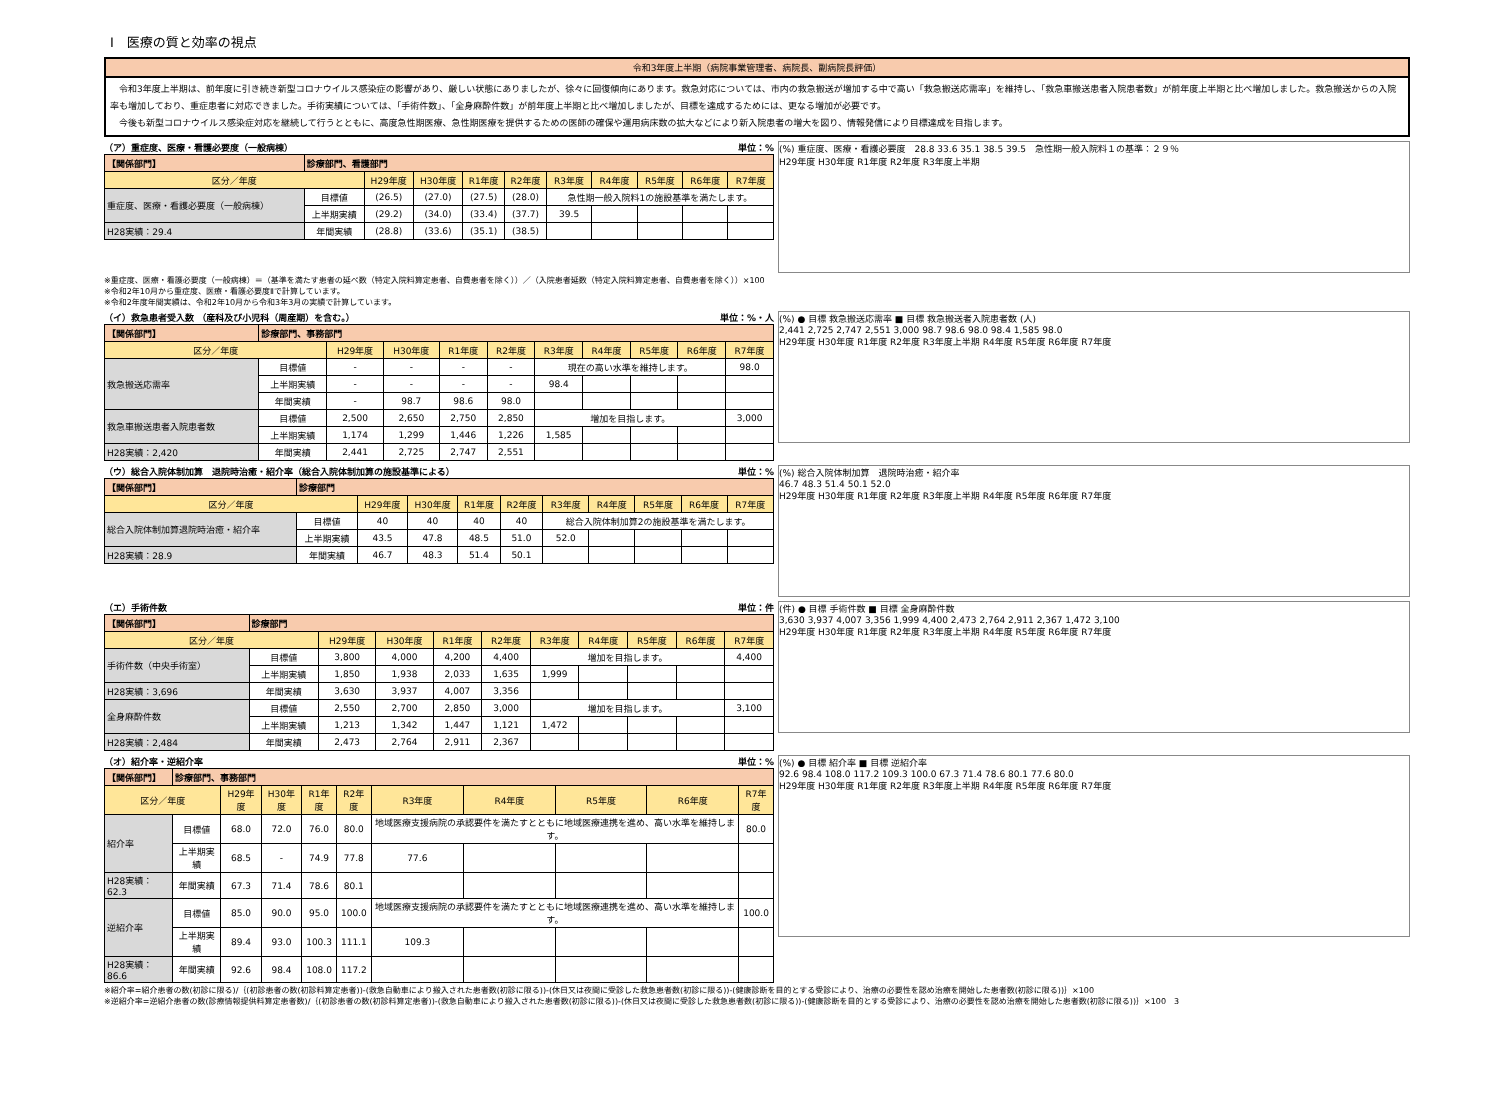Ⅰ　医療の質と効率の視点
令和3年度上半期（病院事業管理者、病院長、副病院長評価）
　令和3年度上半期は、前年度に引き続き新型コロナウイルス感染症の影響があり、厳しい状態にありましたが、徐々に回復傾向にあります。救急対応については、市内の救急搬送が増加する中で高い「救急搬送応需率」を維持し、「救急車搬送患者入院患者数」が前年度上半期と比べ増加しました。救急搬送からの入院率も増加しており、重症患者に対応できました。手術実績については、「手術件数」、「全身麻酔件数」が前年度上半期と比べ増加しましたが、目標を達成するためには、更なる増加が必要です。
　今後も新型コロナウイルス感染症対応を継続して行うとともに、高度急性期医療、急性期医療を提供するための医師の確保や運用病床数の拡大などにより新入院患者の増大を図り、情報発信により目標達成を目指します。
（ア）重症度、医療・看護必要度（一般病棟） 単位：%
| 【関係部門】 | 診療部門、看護部門 | | | | | | | | | |
| 区分／年度 | | H29年度 | H30年度 | R1年度 | R2年度 | R3年度 | R4年度 | R5年度 | R6年度 | R7年度 |
| 重症度、医療・看護必要度（一般病棟） | 目標値 | (26.5) | (27.0) | (27.5) | (28.0) | 急性期一般入院料1の施設基準を満たします。 | | | | |
| | 上半期実績 | (29.2) | (34.0) | (33.4) | (37.7) | 39.5 | | | | |
| H28実績：29.4 | 年間実績 | (28.8) | (33.6) | (35.1) | (38.5) | | | | | |
(%) 重症度、医療・看護必要度　28.8 33.6 35.1 38.5 39.5　急性期一般入院料１の基準：２９％
H29年度 H30年度 R1年度 R2年度 R3年度上半期
※重症度、医療・看護必要度（一般病棟）＝（基準を満たす患者の延べ数（特定入院料算定患者、自費患者を除く））／（入院患者延数（特定入院料算定患者、自費患者を除く））×100
※令和2年10月から重症度、医療・看護必要度Ⅱで計算しています。
※令和2年度年間実績は、令和2年10月から令和3年3月の実績で計算しています。
（イ）救急患者受入数 （産科及び小児科（周産期）を含む。） 単位：%・人
| 【関係部門】 | 診療部門、事務部門 | | | | | | | | | |
| 区分／年度 | | H29年度 | H30年度 | R1年度 | R2年度 | R3年度 | R4年度 | R5年度 | R6年度 | R7年度 |
| 救急搬送応需率 | 目標値 | - | - | - | - | 現在の高い水準を維持します。 | | | | 98.0 |
| | 上半期実績 | - | - | - | - | 98.4 | | | | |
| | 年間実績 | - | 98.7 | 98.6 | 98.0 | | | | | |
| 救急車搬送患者入院患者数 | 目標値 | 2,500 | 2,650 | 2,750 | 2,850 | 増加を目指します。 | | | | 3,000 |
| | 上半期実績 | 1,174 | 1,299 | 1,446 | 1,226 | 1,585 | | | | |
| H28実績：2,420 | 年間実績 | 2,441 | 2,725 | 2,747 | 2,551 | | | | | |
(%) ● 目標 救急搬送応需率 ■ 目標 救急搬送者入院患者数 (人)
2,441 2,725 2,747 2,551 3,000 98.7 98.6 98.0 98.4 1,585 98.0
H29年度 H30年度 R1年度 R2年度 R3年度上半期 R4年度 R5年度 R6年度 R7年度
（ウ）総合入院体制加算　退院時治癒・紹介率（総合入院体制加算の施設基準による） 単位：%
| 【関係部門】 | 診療部門 | | | | | | | | | |
| 区分／年度 | | H29年度 | H30年度 | R1年度 | R2年度 | R3年度 | R4年度 | R5年度 | R6年度 | R7年度 |
| 総合入院体制加算退院時治癒・紹介率 | 目標値 | 40 | 40 | 40 | 40 | 総合入院体制加算2の施設基準を満たします。 | | | | |
| | 上半期実績 | 43.5 | 47.8 | 48.5 | 51.0 | 52.0 | | | | |
| H28実績：28.9 | 年間実績 | 46.7 | 48.3 | 51.4 | 50.1 | | | | | |
(%) 総合入院体制加算　退院時治癒・紹介率
46.7 48.3 51.4 50.1 52.0
H29年度 H30年度 R1年度 R2年度 R3年度上半期 R4年度 R5年度 R6年度 R7年度
（エ）手術件数 単位：件
| 【関係部門】 | 診療部門 | | | | | | | | | |
| 区分／年度 | | H29年度 | H30年度 | R1年度 | R2年度 | R3年度 | R4年度 | R5年度 | R6年度 | R7年度 |
| 手術件数（中央手術室） | 目標値 | 3,800 | 4,000 | 4,200 | 4,400 | 増加を目指します。 | | | | 4,400 |
| | 上半期実績 | 1,850 | 1,938 | 2,033 | 1,635 | 1,999 | | | | |
| H28実績：3,696 | 年間実績 | 3,630 | 3,937 | 4,007 | 3,356 | | | | | |
| 全身麻酔件数 | 目標値 | 2,550 | 2,700 | 2,850 | 3,000 | 増加を目指します。 | | | | 3,100 |
| | 上半期実績 | 1,213 | 1,342 | 1,447 | 1,121 | 1,472 | | | | |
| H28実績：2,484 | 年間実績 | 2,473 | 2,764 | 2,911 | 2,367 | | | | | |
(件) ● 目標 手術件数 ■ 目標 全身麻酔件数
3,630 3,937 4,007 3,356 1,999 4,400 2,473 2,764 2,911 2,367 1,472 3,100
H29年度 H30年度 R1年度 R2年度 R3年度上半期 R4年度 R5年度 R6年度 R7年度
（オ）紹介率・逆紹介率 単位：%
| 【関係部門】 | 診療部門、事務部門 | | | | | | | | | |
| 区分／年度 | | H29年度 | H30年度 | R1年度 | R2年度 | R3年度 | R4年度 | R5年度 | R6年度 | R7年度 |
| 紹介率 | 目標値 | 68.0 | 72.0 | 76.0 | 80.0 | 地域医療支援病院の承認要件を満たすとともに地域医療連携を進め、高い水準を維持します。 | | | | 80.0 |
| | 上半期実績 | 68.5 | - | 74.9 | 77.8 | 77.6 | | | | |
| H28実績：62.3 | 年間実績 | 67.3 | 71.4 | 78.6 | 80.1 | | | | | |
| 逆紹介率 | 目標値 | 85.0 | 90.0 | 95.0 | 100.0 | 地域医療支援病院の承認要件を満たすとともに地域医療連携を進め、高い水準を維持します。 | | | | 100.0 |
| | 上半期実績 | 89.4 | 93.0 | 100.3 | 111.1 | 109.3 | | | | |
| H28実績：86.6 | 年間実績 | 92.6 | 98.4 | 108.0 | 117.2 | | | | | |
(%) ● 目標 紹介率 ■ 目標 逆紹介率
92.6 98.4 108.0 117.2 109.3 100.0 67.3 71.4 78.6 80.1 77.6 80.0
H29年度 H30年度 R1年度 R2年度 R3年度上半期 R4年度 R5年度 R6年度 R7年度
※紹介率=紹介患者の数(初診に限る)/｛(初診患者の数(初診料算定患者))-(救急自動車により搬入された患者数(初診に限る))-(休日又は夜間に受診した救急患者数(初診に限る))-(健康診断を目的とする受診により、治療の必要性を認め治療を開始した患者数(初診に限る))｝×100
※逆紹介率=逆紹介患者の数(診療情報提供料算定患者数)/｛(初診患者の数(初診料算定患者))-(救急自動車により搬入された患者数(初診に限る))-(休日又は夜間に受診した救急患者数(初診に限る))-(健康診断を目的とする受診により、治療の必要性を認め治療を開始した患者数(初診に限る))｝×100　3